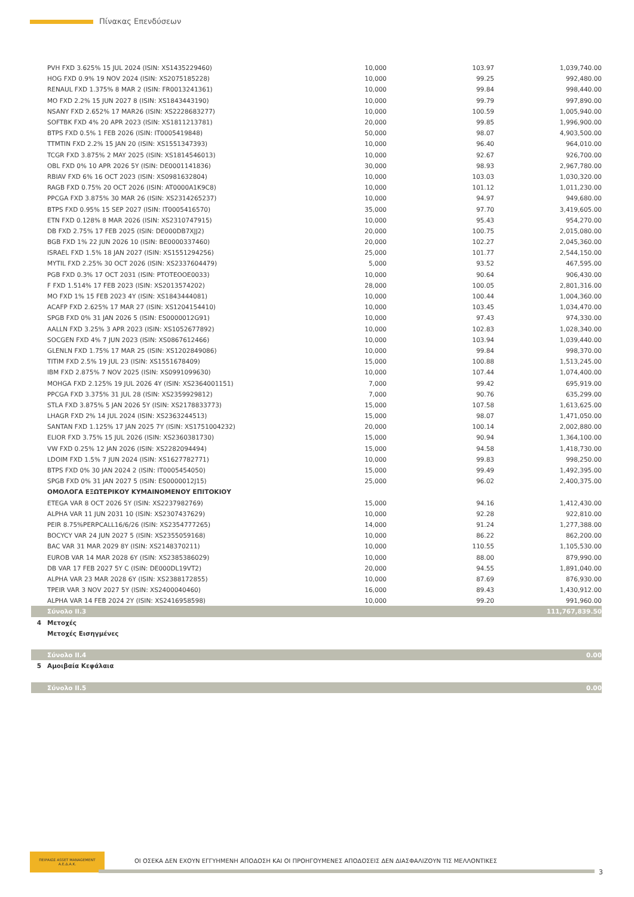Πίνακας Επενδύσεων
| | PVH FXD 3.625% 15 JUL 2024 (ISIN: XS1435229460) | 10,000 | 103.97 | 1,039,740.00 |
| | HOG FXD 0.9% 19 NOV 2024 (ISIN: XS2075185228) | 10,000 | 99.25 | 992,480.00 |
| | RENAUL FXD 1.375% 8 MAR 2 (ISIN: FR0013241361) | 10,000 | 99.84 | 998,440.00 |
| | MO FXD 2.2% 15 JUN 2027 8 (ISIN: XS1843443190) | 10,000 | 99.79 | 997,890.00 |
| | NSANY FXD 2.652% 17 MAR26 (ISIN: XS2228683277) | 10,000 | 100.59 | 1,005,940.00 |
| | SOFTBK FXD 4% 20 APR 2023 (ISIN: XS1811213781) | 20,000 | 99.85 | 1,996,900.00 |
| | BTPS FXD 0.5% 1 FEB 2026 (ISIN: IT0005419848) | 50,000 | 98.07 | 4,903,500.00 |
| | TTMTIN FXD 2.2% 15 JAN 20 (ISIN: XS1551347393) | 10,000 | 96.40 | 964,010.00 |
| | TCGR FXD 3.875% 2 MAY 2025 (ISIN: XS1814546013) | 10,000 | 92.67 | 926,700.00 |
| | OBL FXD 0% 10 APR 2026 5Y (ISIN: DE0001141836) | 30,000 | 98.93 | 2,967,780.00 |
| | RBIAV FXD 6% 16 OCT 2023 (ISIN: XS0981632804) | 10,000 | 103.03 | 1,030,320.00 |
| | RAGB FXD 0.75% 20 OCT 2026 (ISIN: AT0000A1K9C8) | 10,000 | 101.12 | 1,011,230.00 |
| | PPCGA FXD 3.875% 30 MAR 26 (ISIN: XS2314265237) | 10,000 | 94.97 | 949,680.00 |
| | BTPS FXD 0.95% 15 SEP 2027 (ISIN: IT0005416570) | 35,000 | 97.70 | 3,419,605.00 |
| | ETN FXD 0.128% 8 MAR 2026 (ISIN: XS2310747915) | 10,000 | 95.43 | 954,270.00 |
| | DB FXD 2.75% 17 FEB 2025 (ISIN: DE000DB7XJJ2) | 20,000 | 100.75 | 2,015,080.00 |
| | BGB FXD 1% 22 JUN 2026 10 (ISIN: BE0000337460) | 20,000 | 102.27 | 2,045,360.00 |
| | ISRAEL FXD 1.5% 18 JAN 2027 (ISIN: XS1551294256) | 25,000 | 101.77 | 2,544,150.00 |
| | MYTIL FXD 2.25% 30 OCT 2026 (ISIN: XS2337604479) | 5,000 | 93.52 | 467,595.00 |
| | PGB FXD 0.3% 17 OCT 2031 (ISIN: PTOTEOOE0033) | 10,000 | 90.64 | 906,430.00 |
| | F FXD 1.514% 17 FEB 2023 (ISIN: XS2013574202) | 28,000 | 100.05 | 2,801,316.00 |
| | MO FXD 1% 15 FEB 2023 4Y (ISIN: XS1843444081) | 10,000 | 100.44 | 1,004,360.00 |
| | ACAFP FXD 2.625% 17 MAR 27 (ISIN: XS1204154410) | 10,000 | 103.45 | 1,034,470.00 |
| | SPGB FXD 0% 31 JAN 2026 5 (ISIN: ES0000012G91) | 10,000 | 97.43 | 974,330.00 |
| | AALLN FXD 3.25% 3 APR 2023 (ISIN: XS1052677892) | 10,000 | 102.83 | 1,028,340.00 |
| | SOCGEN FXD 4% 7 JUN 2023 (ISIN: XS0867612466) | 10,000 | 103.94 | 1,039,440.00 |
| | GLENLN FXD 1.75% 17 MAR 25 (ISIN: XS1202849086) | 10,000 | 99.84 | 998,370.00 |
| | TITIM FXD 2.5% 19 JUL 23 (ISIN: XS1551678409) | 15,000 | 100.88 | 1,513,245.00 |
| | IBM FXD 2.875% 7 NOV 2025 (ISIN: XS0991099630) | 10,000 | 107.44 | 1,074,400.00 |
| | MOHGA FXD 2.125% 19 JUL 2026 4Y (ISIN: XS2364001151) | 7,000 | 99.42 | 695,919.00 |
| | PPCGA FXD 3.375% 31 JUL 28 (ISIN: XS2359929812) | 7,000 | 90.76 | 635,299.00 |
| | STLA FXD 3.875% 5 JAN 2026 5Y (ISIN: XS2178833773) | 15,000 | 107.58 | 1,613,625.00 |
| | LHAGR FXD 2% 14 JUL 2024 (ISIN: XS2363244513) | 15,000 | 98.07 | 1,471,050.00 |
| | SANTAN FXD 1.125% 17 JAN 2025 7Y (ISIN: XS1751004232) | 20,000 | 100.14 | 2,002,880.00 |
| | ELIOR FXD 3.75% 15 JUL 2026 (ISIN: XS2360381730) | 15,000 | 90.94 | 1,364,100.00 |
| | VW FXD 0.25% 12 JAN 2026 (ISIN: XS2282094494) | 15,000 | 94.58 | 1,418,730.00 |
| | LDOIM FXD 1.5% 7 JUN 2024 (ISIN: XS1627782771) | 10,000 | 99.83 | 998,250.00 |
| | BTPS FXD 0% 30 JAN 2024 2 (ISIN: IT0005454050) | 15,000 | 99.49 | 1,492,395.00 |
| | SPGB FXD 0% 31 JAN 2027 5 (ISIN: ES0000012J15) | 25,000 | 96.02 | 2,400,375.00 |
| | ΟΜΟΛΟΓΑ ΕΞΩΤΕΡΙΚΟΥ ΚΥΜΑΙΝΟΜΕΝΟΥ ΕΠΙΤΟΚΙΟΥ | | | |
| | ETEGA VAR 8 OCT 2026 5Y (ISIN: XS2237982769) | 15,000 | 94.16 | 1,412,430.00 |
| | ALPHA VAR 11 JUN 2031 10 (ISIN: XS2307437629) | 10,000 | 92.28 | 922,810.00 |
| | PEIR 8.75%PERPCALL16/6/26 (ISIN: XS2354777265) | 14,000 | 91.24 | 1,277,388.00 |
| | BOCYCY VAR 24 JUN 2027 5 (ISIN: XS2355059168) | 10,000 | 86.22 | 862,200.00 |
| | BAC VAR 31 MAR 2029 8Y (ISIN: XS2148370211) | 10,000 | 110.55 | 1,105,530.00 |
| | EUROB VAR 14 MAR 2028 6Y (ISIN: XS2385386029) | 10,000 | 88.00 | 879,990.00 |
| | DB VAR 17 FEB 2027 5Y C (ISIN: DE000DL19VT2) | 20,000 | 94.55 | 1,891,040.00 |
| | ALPHA VAR 23 MAR 2028 6Y (ISIN: XS2388172855) | 10,000 | 87.69 | 876,930.00 |
| | TPEIR VAR 3 NOV 2027 5Y (ISIN: XS2400040460) | 16,000 | 89.43 | 1,430,912.00 |
| | ALPHA VAR 14 FEB 2024 2Y (ISIN: XS2416958598) | 10,000 | 99.20 | 991,960.00 |
| | Σύνολο II.3 | | | 111,767,839.50 |
| 4 | Μετοχές | | | |
| | Μετοχές Εισηγμένες | | | |
| | Σύνολο II.4 | | | 0.00 |
| 5 | Αμοιβαία Κεφάλαια | | | |
| | Σύνολο II.5 | | | 0.00 |
ΠΕΙΡΑΙΩΣ ASSET MANAGEMENT Α.Ε.Δ.Α.Κ.
ΟΙ ΟΣΕΚΑ ΔΕΝ ΕΧΟΥΝ ΕΓΓΥΗΜΕΝΗ ΑΠΟΔΟΣΗ ΚΑΙ ΟΙ ΠΡΟΗΓΟΥΜΕΝΕΣ ΑΠΟΔΟΣΕΙΣ ΔΕΝ ΔΙΑΣΦΑΛΙΖΟΥΝ ΤΙΣ ΜΕΛΛΟΝΤΙΚΕΣ
3